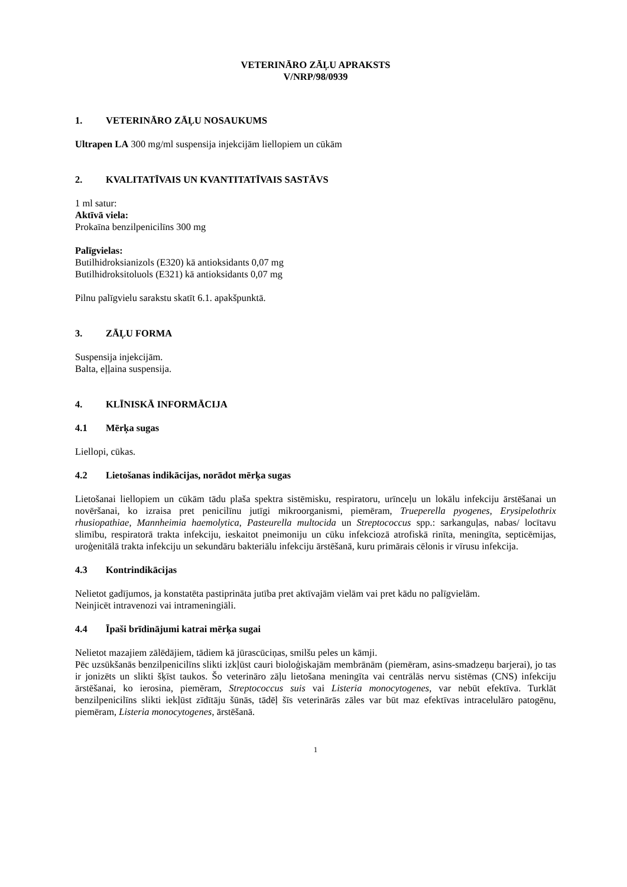VETERINĀRO ZĀĻU APRAKSTS
V/NRP/98/0939
1. VETERINĀRO ZĀĻU NOSAUKUMS
Ultrapen LA 300 mg/ml suspensija injekcijām liellopiem un cūkām
2. KVALITATĪVAIS UN KVANTITATĪVAIS SASTĀVS
1 ml satur:
Aktīvā viela:
Prokaīna benzilpenicilīns 300 mg
Palīgvielas:
Butilhidroksianizols (E320) kā antioksidants 0,07 mg
Butilhidroksitoluols (E321) kā antioksidants 0,07 mg
Pilnu palīgvielu sarakstu skatīt 6.1. apakšpunktā.
3. ZĀĻU FORMA
Suspensija injekcijām.
Balta, eļļaina suspensija.
4. KLĪNISKĀ INFORMĀCIJA
4.1 Mērķa sugas
Liellopi, cūkas.
4.2 Lietošanas indikācijas, norādot mērķa sugas
Lietošanai liellopiem un cūkām tādu plaša spektra sistēmisku, respiratoru, urīnceļu un lokālu infekciju ārstēšanai un novēršanai, ko izraisa pret penicilīnu jutīgi mikroorganismi, piemēram, Trueperella pyogenes, Erysipelothrix rhusiopathiae, Mannheimia haemolytica, Pasteurella multocida un Streptococcus spp.: sarkanguļas, nabas/ locītavu slimību, respiratorā trakta infekciju, ieskaitot pneimoniju un cūku infekciozā atrofiskā rinīta, meningīta, septicēmijas, uroģenitālā trakta infekciju un sekundāru bakteriālu infekciju ārstēšanā, kuru primārais cēlonis ir vīrusu infekcija.
4.3 Kontrindikācijas
Nelietot gadījumos, ja konstatēta pastiprināta jutība pret aktīvajām vielām vai pret kādu no palīgvielām.
Neinjicēt intravenozi vai intrameningiāli.
4.4 Īpaši brīdinājumi katrai mērķa sugai
Nelietot mazajiem zālēdājiem, tādiem kā jūrascūciņas, smilšu peles un kāmji.
Pēc uzsūkšanās benzilpenicilīns slikti izkļūst cauri bioloģiskajām membrānām (piemēram, asins-smadzeņu barjerai), jo tas ir jonizēts un slikti šķīst taukos. Šo veterināro zāļu lietošana meningīta vai centrālās nervu sistēmas (CNS) infekciju ārstēšanai, ko ierosina, piemēram, Streptococcus suis vai Listeria monocytogenes, var nebūt efektīva. Turklāt benzilpenicilīns slikti iekļūst zīdītāju šūnās, tādēļ šīs veterinārās zāles var būt maz efektīvas intracelulāro patogēnu, piemēram, Listeria monocytogenes, ārstēšanā.
1